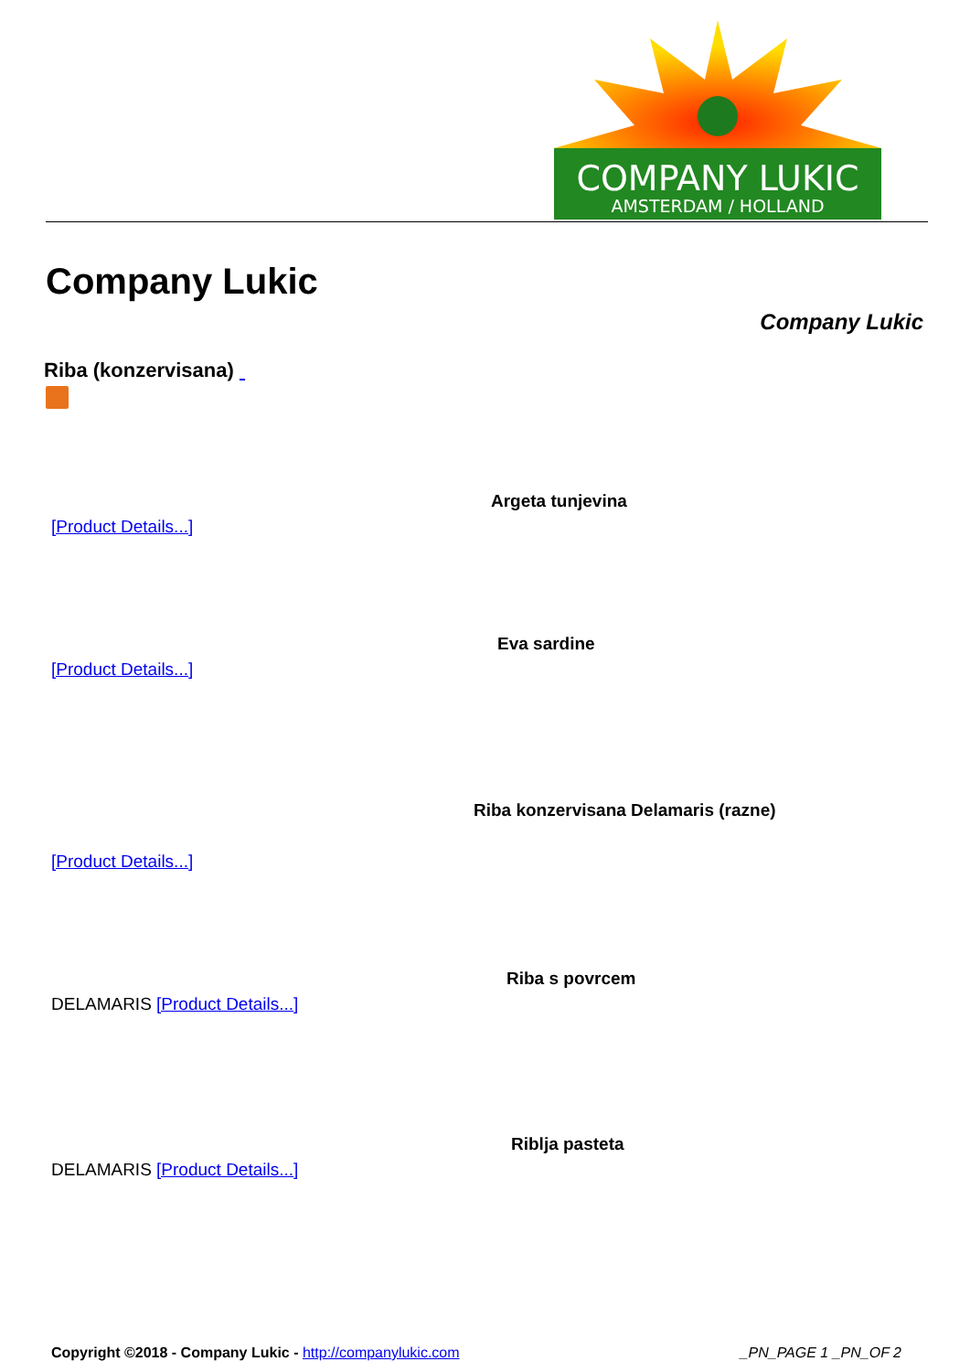COMPANY LUKIC
AMSTERDAM / HOLLAND
Company Lukic
Company Lukic
Riba (konzervisana)
Argeta tunjevina
[Product Details...]
Eva sardine
[Product Details...]
Riba konzervisana Delamaris (razne)
[Product Details...]
Riba s povrcem
DELAMARIS [Product Details...]
Riblja pasteta
DELAMARIS [Product Details...]
Copyright ©2018 - Company Lukic - http://companylukic.com _PN_PAGE 1 _PN_OF 2